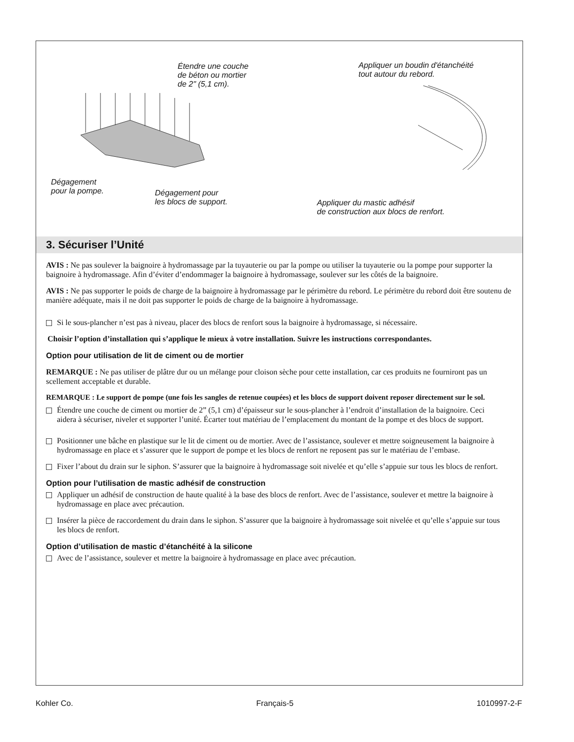Étendre une couche
de béton ou mortier
de 2" (5,1 cm).
Dégagement
pour la pompe.
Dégagement pour
les blocs de support.
Appliquer un boudin d'étanchéité
tout autour du rebord.
Appliquer du mastic adhésif
de construction aux blocs de renfort.
3. Sécuriser l’Unité
AVIS : Ne pas soulever la baignoire à hydromassage par la tuyauterie ou par la pompe ou utiliser la tuyauterie ou la pompe pour supporter la baignoire à hydromassage. Afin d’éviter d’endommager la baignoire à hydromassage, soulever sur les côtés de la baignoire.
AVIS : Ne pas supporter le poids de charge de la baignoire à hydromassage par le périmètre du rebord. Le périmètre du rebord doit être soutenu de manière adéquate, mais il ne doit pas supporter le poids de charge de la baignoire à hydromassage.
Si le sous-plancher n’est pas à niveau, placer des blocs de renfort sous la baignoire à hydromassage, si nécessaire.
Choisir l’option d’installation qui s’applique le mieux à votre installation. Suivre les instructions correspondantes.
Option pour utilisation de lit de ciment ou de mortier
REMARQUE : Ne pas utiliser de plâtre dur ou un mélange pour cloison sèche pour cette installation, car ces produits ne fourniront pas un scellement acceptable et durable.
REMARQUE : Le support de pompe (une fois les sangles de retenue coupées) et les blocs de support doivent reposer directement sur le sol.
Étendre une couche de ciment ou mortier de 2” (5,1 cm) d’épaisseur sur le sous-plancher à l’endroit d’installation de la baignoire. Ceci aidera à sécuriser, niveler et supporter l’unité. Écarter tout matériau de l’emplacement du montant de la pompe et des blocs de support.
Positionner une bâche en plastique sur le lit de ciment ou de mortier. Avec de l’assistance, soulever et mettre soigneusement la baignoire à hydromassage en place et s’assurer que le support de pompe et les blocs de renfort ne reposent pas sur le matériau de l’embase.
Fixer l’about du drain sur le siphon. S’assurer que la baignoire à hydromassage soit nivelée et qu’elle s’appuie sur tous les blocs de renfort.
Option pour l’utilisation de mastic adhésif de construction
Appliquer un adhésif de construction de haute qualité à la base des blocs de renfort. Avec de l’assistance, soulever et mettre la baignoire à hydromassage en place avec précaution.
Insérer la pièce de raccordement du drain dans le siphon. S’assurer que la baignoire à hydromassage soit nivelée et qu’elle s’appuie sur tous les blocs de renfort.
Option d’utilisation de mastic d’étanchéité à la silicone
Avec de l’assistance, soulever et mettre la baignoire à hydromassage en place avec précaution.
Kohler Co. Français-5 1010997-2-F